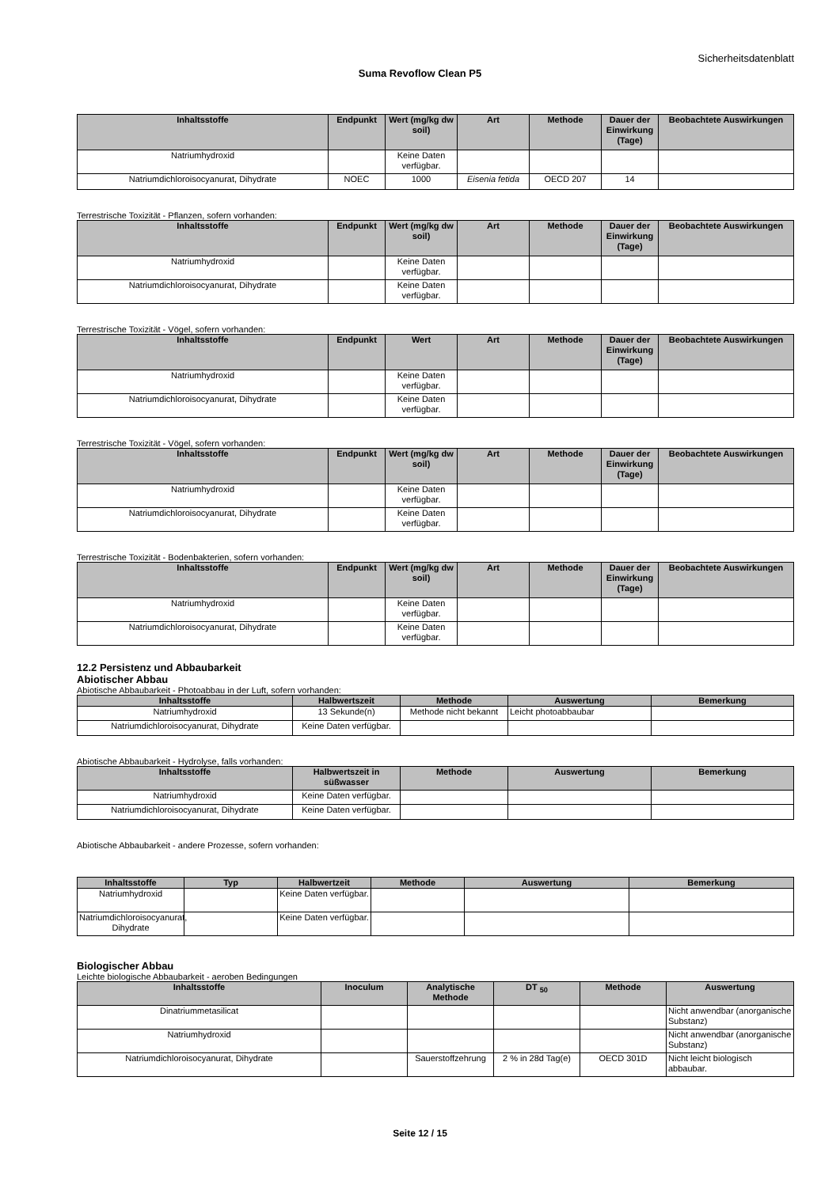Sicherheitsdatenblatt
Suma Revoflow Clean P5
| Inhaltsstoffe | Endpunkt | Wert (mg/kg dw soil) | Art | Methode | Dauer der Einwirkung (Tage) | Beobachtete Auswirkungen |
| --- | --- | --- | --- | --- | --- | --- |
| Natriumhydroxid | | Keine Daten verfügbar. | | | | |
| Natriumdichloroisocyanurat, Dihydrate | NOEC | 1000 | Eisenia fetida | OECD 207 | 14 | |
Terrestrische Toxizität - Pflanzen, sofern vorhanden:
| Inhaltsstoffe | Endpunkt | Wert (mg/kg dw soil) | Art | Methode | Dauer der Einwirkung (Tage) | Beobachtete Auswirkungen |
| --- | --- | --- | --- | --- | --- | --- |
| Natriumhydroxid | | Keine Daten verfügbar. | | | | |
| Natriumdichloroisocyanurat, Dihydrate | | Keine Daten verfügbar. | | | | |
Terrestrische Toxizität - Vögel, sofern vorhanden:
| Inhaltsstoffe | Endpunkt | Wert | Art | Methode | Dauer der Einwirkung (Tage) | Beobachtete Auswirkungen |
| --- | --- | --- | --- | --- | --- | --- |
| Natriumhydroxid | | Keine Daten verfügbar. | | | | |
| Natriumdichloroisocyanurat, Dihydrate | | Keine Daten verfügbar. | | | | |
Terrestrische Toxizität - Vögel, sofern vorhanden:
| Inhaltsstoffe | Endpunkt | Wert (mg/kg dw soil) | Art | Methode | Dauer der Einwirkung (Tage) | Beobachtete Auswirkungen |
| --- | --- | --- | --- | --- | --- | --- |
| Natriumhydroxid | | Keine Daten verfügbar. | | | | |
| Natriumdichloroisocyanurat, Dihydrate | | Keine Daten verfügbar. | | | | |
Terrestrische Toxizität - Bodenbakterien, sofern vorhanden:
| Inhaltsstoffe | Endpunkt | Wert (mg/kg dw soil) | Art | Methode | Dauer der Einwirkung (Tage) | Beobachtete Auswirkungen |
| --- | --- | --- | --- | --- | --- | --- |
| Natriumhydroxid | | Keine Daten verfügbar. | | | | |
| Natriumdichloroisocyanurat, Dihydrate | | Keine Daten verfügbar. | | | | |
12.2 Persistenz und Abbaubarkeit
Abiotischer Abbau
Abiotische Abbaubarkeit - Photoabbau in der Luft, sofern vorhanden:
| Inhaltsstoffe | Halbwertszeit | Methode | Auswertung | Bemerkung |
| --- | --- | --- | --- | --- |
| Natriumhydroxid | 13 Sekunde(n) | Methode nicht bekannt | Leicht photoabbaubar | |
| Natriumdichloroisocyanurat, Dihydrate | Keine Daten verfügbar. | | | |
Abiotische Abbaubarkeit - Hydrolyse, falls vorhanden:
| Inhaltsstoffe | Halbwertszeit in süßwasser | Methode | Auswertung | Bemerkung |
| --- | --- | --- | --- | --- |
| Natriumhydroxid | Keine Daten verfügbar. | | | |
| Natriumdichloroisocyanurat, Dihydrate | Keine Daten verfügbar. | | | |
Abiotische Abbaubarkeit - andere Prozesse, sofern vorhanden:
| Inhaltsstoffe | Typ | Halbwertzeit | Methode | Auswertung | Bemerkung |
| --- | --- | --- | --- | --- | --- |
| Natriumhydroxid | | Keine Daten verfügbar. | | | |
| Natriumdichloroisocyanurat, Dihydrate | | Keine Daten verfügbar. | | | |
Biologischer Abbau
Leichte biologische Abbaubarkeit - aeroben Bedingungen
| Inhaltsstoffe | Inoculum | Analytische Methode | DT <sub>50</sub> | Methode | Auswertung |
| --- | --- | --- | --- | --- | --- |
| Dinatriummetasilicat | | | | | Nicht anwendbar (anorganische Substanz) |
| Natriumhydroxid | | | | | Nicht anwendbar (anorganische Substanz) |
| Natriumdichloroisocyanurat, Dihydrate | | Sauerstoffzehrung | 2 % in 28d Tag(e) | OECD 301D | Nicht leicht biologisch abbaubar. |
Seite 12 / 15